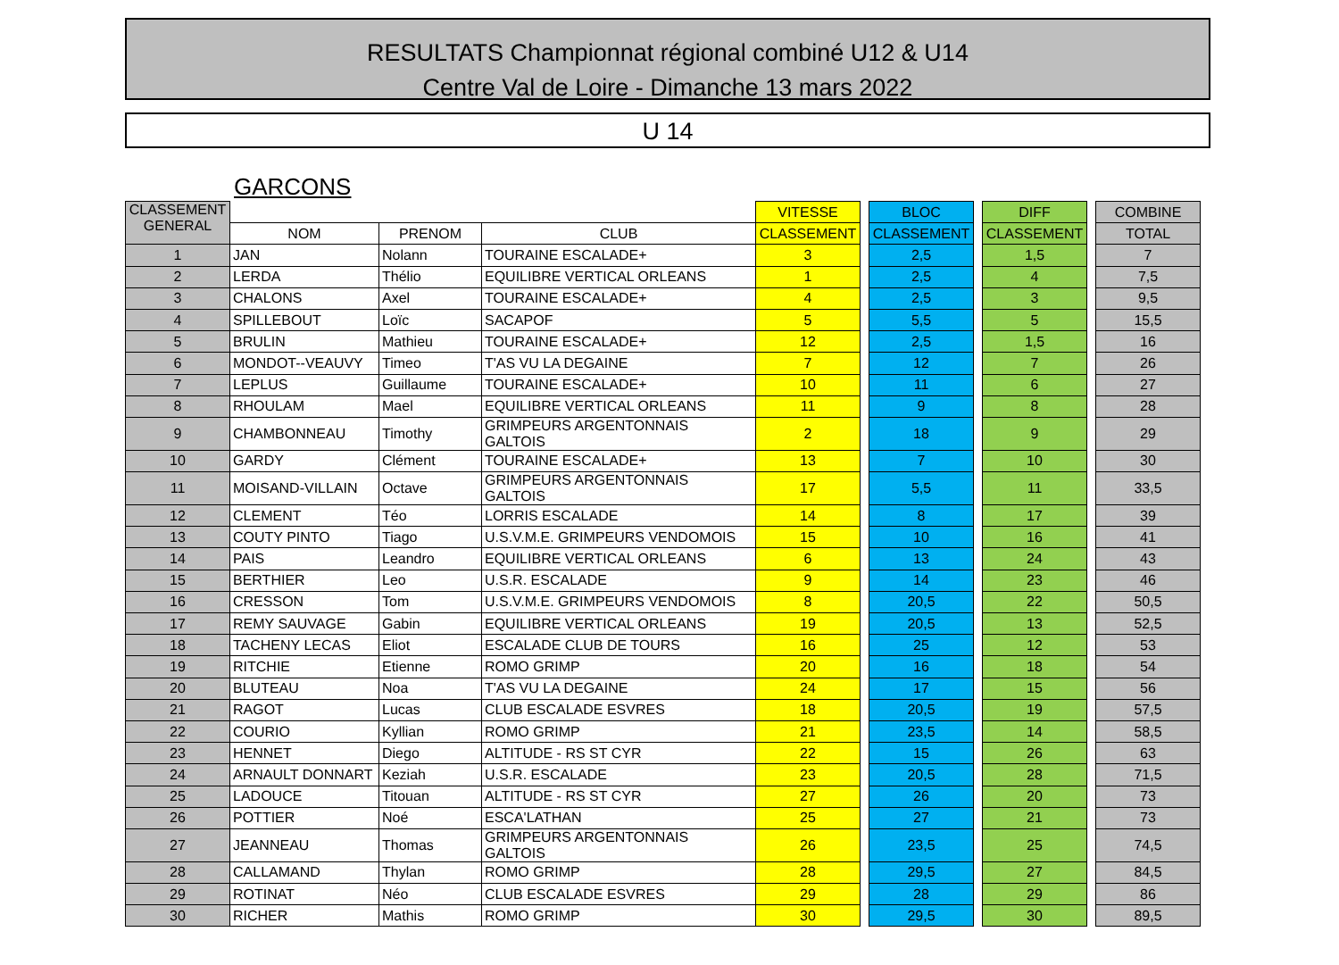RESULTATS Championnat régional combiné U12 & U14
Centre Val de Loire - Dimanche 13 mars 2022
U 14
GARCONS
| CLASSEMENT GENERAL | | | | VITESSE | | BLOC | | DIFF | | COMBINE |
| | NOM | PRENOM | CLUB | CLASSEMENT | | CLASSEMENT | | CLASSEMENT | | TOTAL |
| 1 | JAN | Nolann | TOURAINE ESCALADE+ | 3 | | 2,5 | | 1,5 | | 7 |
| 2 | LERDA | Thélio | EQUILIBRE VERTICAL ORLEANS | 1 | | 2,5 | | 4 | | 7,5 |
| 3 | CHALONS | Axel | TOURAINE ESCALADE+ | 4 | | 2,5 | | 3 | | 9,5 |
| 4 | SPILLEBOUT | Loïc | SACAPOF | 5 | | 5,5 | | 5 | | 15,5 |
| 5 | BRULIN | Mathieu | TOURAINE ESCALADE+ | 12 | | 2,5 | | 1,5 | | 16 |
| 6 | MONDOT--VEAUVY | Timeo | T'AS VU LA DEGAINE | 7 | | 12 | | 7 | | 26 |
| 7 | LEPLUS | Guillaume | TOURAINE ESCALADE+ | 10 | | 11 | | 6 | | 27 |
| 8 | RHOULAM | Mael | EQUILIBRE VERTICAL ORLEANS | 11 | | 9 | | 8 | | 28 |
| 9 | CHAMBONNEAU | Timothy | GRIMPEURS ARGENTONNAIS GALTOIS | 2 | | 18 | | 9 | | 29 |
| 10 | GARDY | Clément | TOURAINE ESCALADE+ | 13 | | 7 | | 10 | | 30 |
| 11 | MOISAND-VILLAIN | Octave | GRIMPEURS ARGENTONNAIS GALTOIS | 17 | | 5,5 | | 11 | | 33,5 |
| 12 | CLEMENT | Téo | LORRIS ESCALADE | 14 | | 8 | | 17 | | 39 |
| 13 | COUTY PINTO | Tiago | U.S.V.M.E. GRIMPEURS VENDOMOIS | 15 | | 10 | | 16 | | 41 |
| 14 | PAIS | Leandro | EQUILIBRE VERTICAL ORLEANS | 6 | | 13 | | 24 | | 43 |
| 15 | BERTHIER | Leo | U.S.R. ESCALADE | 9 | | 14 | | 23 | | 46 |
| 16 | CRESSON | Tom | U.S.V.M.E. GRIMPEURS VENDOMOIS | 8 | | 20,5 | | 22 | | 50,5 |
| 17 | REMY SAUVAGE | Gabin | EQUILIBRE VERTICAL ORLEANS | 19 | | 20,5 | | 13 | | 52,5 |
| 18 | TACHENY LECAS | Eliot | ESCALADE CLUB DE TOURS | 16 | | 25 | | 12 | | 53 |
| 19 | RITCHIE | Etienne | ROMO GRIMP | 20 | | 16 | | 18 | | 54 |
| 20 | BLUTEAU | Noa | T'AS VU LA DEGAINE | 24 | | 17 | | 15 | | 56 |
| 21 | RAGOT | Lucas | CLUB ESCALADE ESVRES | 18 | | 20,5 | | 19 | | 57,5 |
| 22 | COURIO | Kyllian | ROMO GRIMP | 21 | | 23,5 | | 14 | | 58,5 |
| 23 | HENNET | Diego | ALTITUDE - RS ST CYR | 22 | | 15 | | 26 | | 63 |
| 24 | ARNAULT DONNART | Keziah | U.S.R. ESCALADE | 23 | | 20,5 | | 28 | | 71,5 |
| 25 | LADOUCE | Titouan | ALTITUDE - RS ST CYR | 27 | | 26 | | 20 | | 73 |
| 26 | POTTIER | Noé | ESCA'LATHAN | 25 | | 27 | | 21 | | 73 |
| 27 | JEANNEAU | Thomas | GRIMPEURS ARGENTONNAIS GALTOIS | 26 | | 23,5 | | 25 | | 74,5 |
| 28 | CALLAMAND | Thylan | ROMO GRIMP | 28 | | 29,5 | | 27 | | 84,5 |
| 29 | ROTINAT | Néo | CLUB ESCALADE ESVRES | 29 | | 28 | | 29 | | 86 |
| 30 | RICHER | Mathis | ROMO GRIMP | 30 | | 29,5 | | 30 | | 89,5 |